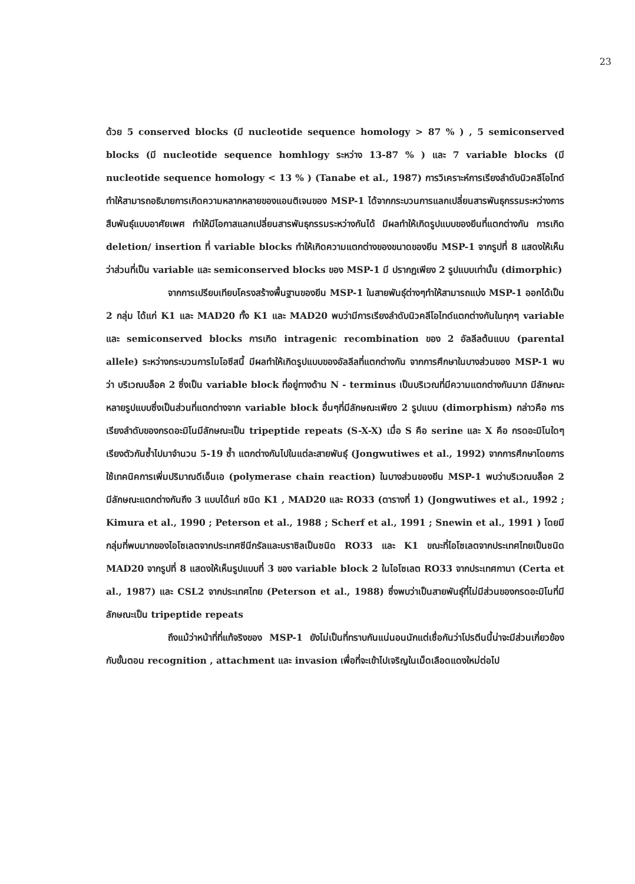23
ด้วย 5 conserved blocks (มี nucleotide sequence homology > 87 % ) , 5 semiconserved blocks (มี nucleotide sequence homhlogy ระหว่าง 13-87 % ) และ 7 variable blocks (มี nucleotide sequence homology < 13 % ) (Tanabe et al., 1987) การวิเคราะห์การเรียงลำดับนิวคลีโอไทด์ทำให้สามารถอธิบายการเกิดความหลากหลายของแอนติเจนของ MSP-1 ได้จากกระบวนการแลกเปลี่ยนสารพันธุกรรมระหว่างการสืบพันธุ์แบบอาศัยเพศ ทำให้มีโอกาสแลกเปลี่ยนสารพันธุกรรมระหว่างกันได้ มีผลทำให้เกิดรูปแบบของยีนที่แตกต่างกัน การเกิด deletion/ insertion ที่ variable blocks ทำให้เกิดความแตกต่างของขนาดของยีน MSP-1 จากรูปที่ 8 แสดงให้เห็นว่าส่วนที่เป็น variable และ semiconserved blocks ของ MSP-1 มี ปรากฏเพียง 2 รูปแบบเท่านั้น (dimorphic)
จากการเปรียบเทียบโครงสร้างพื้นฐานของยีน MSP-1 ในสายพันธุ์ต่างๆทำให้สามารถแบ่ง MSP-1 ออกได้เป็น 2 กลุ่ม ได้แก่ K1 และ MAD20 ทั้ง K1 และ MAD20 พบว่ามีการเรียงลำดับนิวคลีโอไทด์แตกต่างกันในทุกๆ variable และ semiconserved blocks การเกิด intragenic recombination ของ 2 อัลลีลต้นแบบ (parental allele) ระหว่างกระบวนการไมโอซีสนี้ มีผลทำให้เกิดรูปแบบของอัลลีลที่แตกต่างกัน จากการศึกษาในบางส่วนของ MSP-1 พบว่า บริเวณบล็อค 2 ซึ่งเป็น variable block ที่อยู่ทางด้าน N - terminus เป็นบริเวณที่มีความแตกต่างกันมาก มีลักษณะหลายรูปแบบซึ่งเป็นส่วนที่แตกต่างจาก variable block อื่นๆที่มีลักษณะเพียง 2 รูปแบบ (dimorphism) กล่าวคือ การเรียงลำดับของกรดอะมิโนมีลักษณะเป็น tripeptide repeats (S-X-X) เมื่อ S คือ serine และ X คือ กรดอะมิโนใดๆ เรียงตัวกันซ้ำไปมาจำนวน 5-19 ซ้ำ แตกต่างกันไปในแต่ละสายพันธุ์ (Jongwutiwes et al., 1992) จากการศึกษาโดยการใช้เทคนิคการเพิ่มปริมาณดีเอ็นเอ (polymerase chain reaction) ในบางส่วนของยีน MSP-1 พบว่าบริเวณบล็อค 2 มีลักษณะแตกต่างกันถึง 3 แบบได้แก่ ชนิด K1 , MAD20 และ RO33 (ตารางที่ 1) (Jongwutiwes et al., 1992 ; Kimura et al., 1990 ; Peterson et al., 1988 ; Scherf et al., 1991 ; Snewin et al., 1991 ) โดยมีกลุ่มที่พบมากของไอโซเลตจากประเทศซีนีกรัลและบราซิลเป็นชนิด RO33 และ K1 ขณะที่ไอโซเลตจากประเทศไทยเป็นชนิด MAD20 จากรูปที่ 8 แสดงให้เห็นรูปแบบที่ 3 ของ variable block 2 ในไอโซเลต RO33 จากประเทศกานา (Certa et al., 1987) และ CSL2 จากประเทศไทย (Peterson et al., 1988) ซึ่งพบว่าเป็นสายพันธุ์ที่ไม่มีส่วนของกรดอะมิโนที่มีลักษณะเป็น tripeptide repeats
ถึงแม้ว่าหน้าที่ที่แท้จริงของ MSP-1 ยังไม่เป็นที่ทราบกันแน่นอนนักแต่เชื่อกันว่าโปรตีนนี้น่าจะมีส่วนเกี่ยวข้องกับขั้นตอน recognition , attachment และ invasion เพื่อที่จะเข้าไปเจริญในเม็ดเลือดแดงใหม่ต่อไป